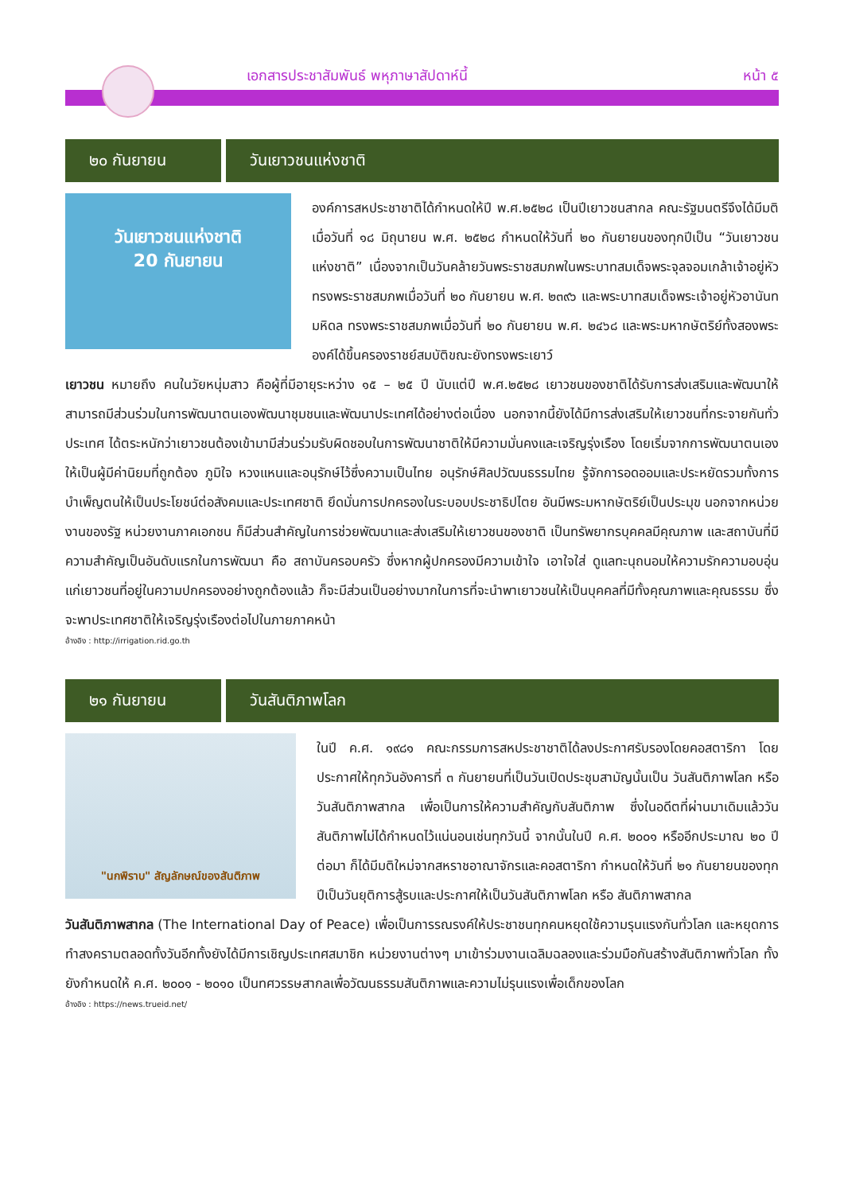เอกสารประชาสัมพันธ์ พหุภาษาสัปดาห์นี้ หน้า ๕
๒๐ กันยายน วันเยาวชนแห่งชาติ
วันเยาวชนแห่งชาติ
20 กันยายน
องค์การสหประชาชาติได้กำหนดให้ปี พ.ศ.๒๕๒๘ เป็นปีเยาวชนสากล คณะรัฐมนตรีจึงได้มีมติเมื่อวันที่ ๑๘ มิถุนายน พ.ศ. ๒๕๒๘ กำหนดให้วันที่ ๒๐ กันยายนของทุกปีเป็น “วันเยาวชนแห่งชาติ” เนื่องจากเป็นวันคล้ายวันพระราชสมภพในพระบาทสมเด็จพระจุลจอมเกล้าเจ้าอยู่หัว ทรงพระราชสมภพเมื่อวันที่ ๒๐ กันยายน พ.ศ. ๒๓๙๖ และพระบาทสมเด็จพระเจ้าอยู่หัวอานันทมหิดล ทรงพระราชสมภพเมื่อวันที่ ๒๐ กันยายน พ.ศ. ๒๔๖๘ และพระมหากษัตริย์ทั้งสองพระองค์ได้ขึ้นครองราชย์สมบัติขณะยังทรงพระเยาว์
เยาวชน หมายถึง คนในวัยหนุ่มสาว คือผู้ที่มีอายุระหว่าง ๑๕ – ๒๕ ปี นับแต่ปี พ.ศ.๒๕๒๘ เยาวชนของชาติได้รับการส่งเสริมและพัฒนาให้สามารถมีส่วนร่วมในการพัฒนาตนเองพัฒนาชุมชนและพัฒนาประเทศได้อย่างต่อเนื่อง นอกจากนี้ยังได้มีการส่งเสริมให้เยาวชนที่กระจายกันทั่วประเทศ ได้ตระหนักว่าเยาวชนต้องเข้ามามีส่วนร่วมรับผิดชอบในการพัฒนาชาติให้มีความมั่นคงและเจริญรุ่งเรือง โดยเริ่มจากการพัฒนาตนเองให้เป็นผู้มีค่านิยมที่ถูกต้อง ภูมิใจ หวงแหนและอนุรักษ์ไว้ซึ่งความเป็นไทย อนุรักษ์ศิลปวัฒนธรรมไทย รู้จักการอดออมและประหยัดรวมทั้งการบำเพ็ญตนให้เป็นประโยชน์ต่อสังคมและประเทศชาติ ยึดมั่นการปกครองในระบอบประชาธิปไตย อันมีพระมหากษัตริย์เป็นประมุข นอกจากหน่วยงานของรัฐ หน่วยงานภาคเอกชน ก็มีส่วนสำคัญในการช่วยพัฒนาและส่งเสริมให้เยาวชนของชาติ เป็นทรัพยากรบุคคลมีคุณภาพ และสถาบันที่มีความสำคัญเป็นอันดับแรกในการพัฒนา คือ สถาบันครอบครัว ซึ่งหากผู้ปกครองมีความเข้าใจ เอาใจใส่ ดูแลทะนุถนอมให้ความรักความอบอุ่นแก่เยาวชนที่อยู่ในความปกครองอย่างถูกต้องแล้ว ก็จะมีส่วนเป็นอย่างมากในการที่จะนำพาเยาวชนให้เป็นบุคคลที่มีทั้งคุณภาพและคุณธรรม ซึ่งจะพาประเทศชาติให้เจริญรุ่งเรืองต่อไปในภายภาคหน้า
อ้างอิง : http://irrigation.rid.go.th
๒๑ กันยายน วันสันติภาพโลก
"นกพิราบ" สัญลักษณ์ของสันติภาพ
ในปี ค.ศ. ๑๙๘๑ คณะกรรมการสหประชาชาติได้ลงประกาศรับรองโดยคอสตาริกา โดยประกาศให้ทุกวันอังคารที่ ๓ กันยายนที่เป็นวันเปิดประชุมสามัญนั้นเป็น วันสันติภาพโลก หรือ วันสันติภาพสากล เพื่อเป็นการให้ความสำคัญกับสันติภาพ ซึ่งในอดีตที่ผ่านมาเดิมแล้ววันสันติภาพไม่ได้กำหนดไว้แน่นอนเช่นทุกวันนี้ จากนั้นในปี ค.ศ. ๒๐๐๑ หรืออีกประมาณ ๒๐ ปีต่อมา ก็ได้มีมติใหม่จากสหราชอาณาจักรและคอสตาริกา กำหนดให้วันที่ ๒๑ กันยายนของทุกปีเป็นวันยุติการสู้รบและประกาศให้เป็นวันสันติภาพโลก หรือ สันติภาพสากล
วันสันติภาพสากล (The International Day of Peace) เพื่อเป็นการรณรงค์ให้ประชาชนทุกคนหยุดใช้ความรุนแรงกันทั่วโลก และหยุดการทำสงครามตลอดทั้งวันอีกทั้งยังได้มีการเชิญประเทศสมาชิก หน่วยงานต่างๆ มาเข้าร่วมงานเฉลิมฉลองและร่วมมือกันสร้างสันติภาพทั่วโลก ทั้งยังกำหนดให้ ค.ศ. ๒๐๐๑ - ๒๐๑๐ เป็นทศวรรษสากลเพื่อวัฒนธรรมสันติภาพและความไม่รุนแรงเพื่อเด็กของโลก
อ้างอิง : https://news.trueid.net/